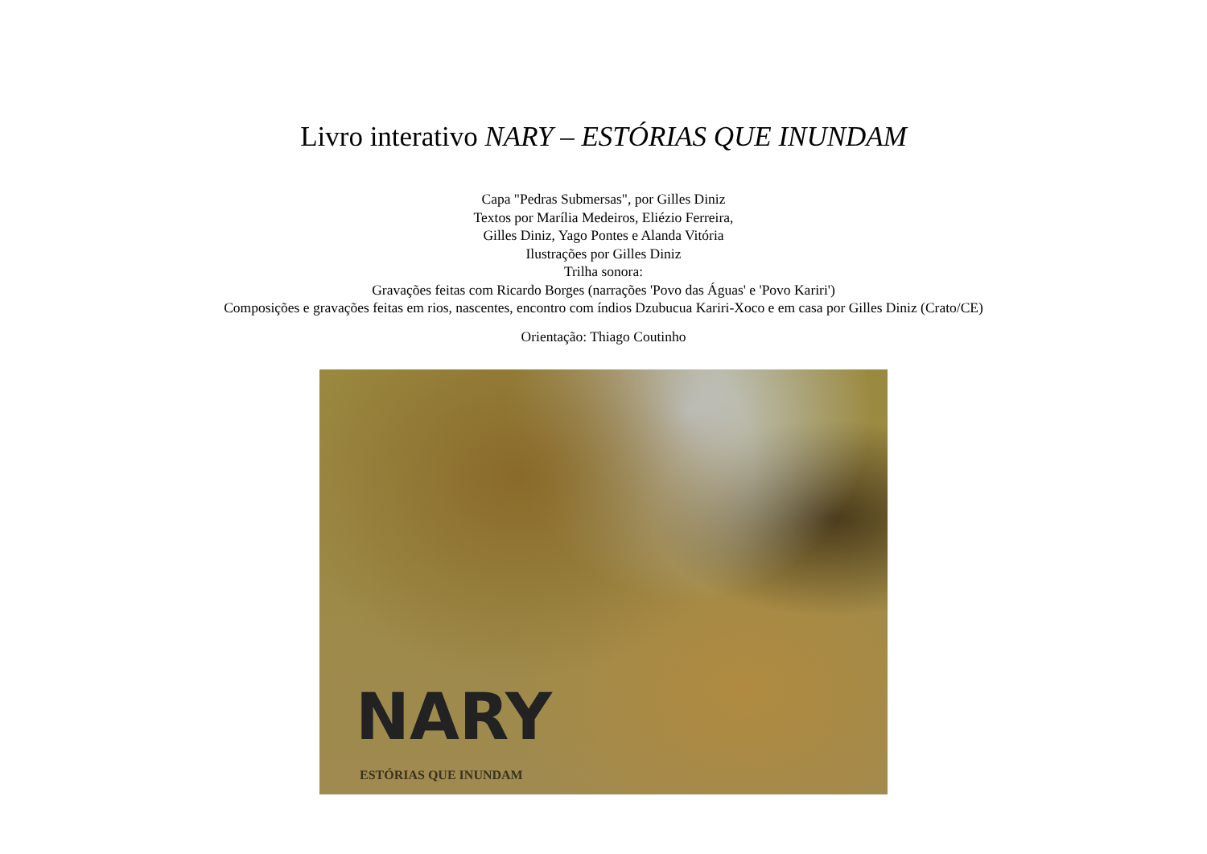Livro interativo NARY – ESTÓRIAS QUE INUNDAM
Capa "Pedras Submersas", por Gilles Diniz
Textos por Marília Medeiros, Eliézio Ferreira,
Gilles Diniz, Yago Pontes e Alanda Vitória
Ilustrações por Gilles Diniz
Trilha sonora:
Gravações feitas com Ricardo Borges (narrações 'Povo das Águas' e 'Povo Kariri')
Composições e gravações feitas em rios, nascentes, encontro com índios Dzubucua Kariri-Xoco e em casa por Gilles Diniz (Crato/CE)
Orientação: Thiago Coutinho
NARY
ESTÓRIAS QUE INUNDAM